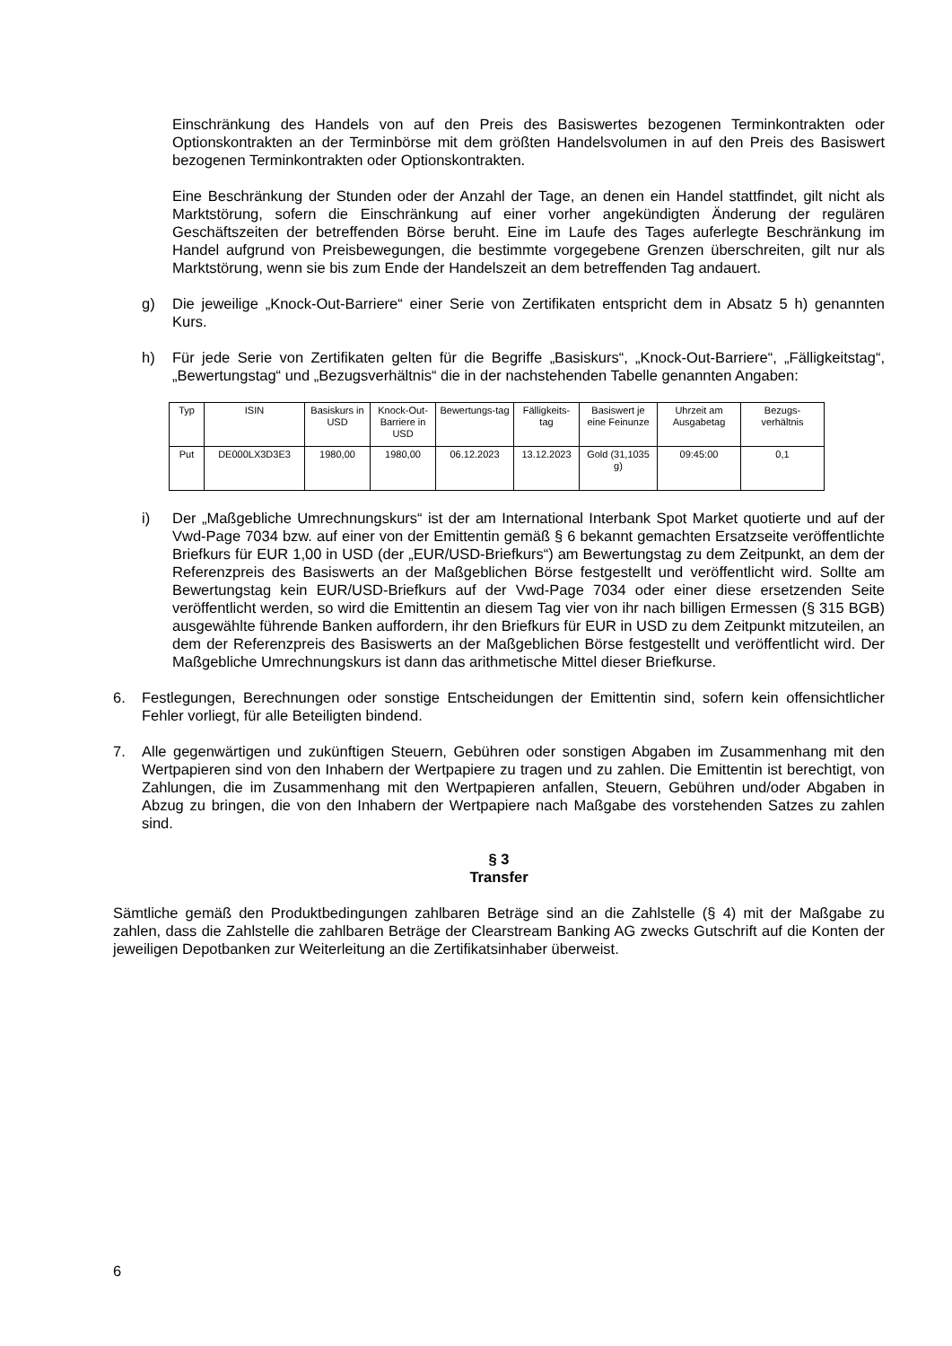Einschränkung des Handels von auf den Preis des Basiswertes bezogenen Terminkontrakten oder Optionskontrakten an der Terminbörse mit dem größten Handelsvolumen in auf den Preis des Basiswert bezogenen Terminkontrakten oder Optionskontrakten.
Eine Beschränkung der Stunden oder der Anzahl der Tage, an denen ein Handel stattfindet, gilt nicht als Marktstörung, sofern die Einschränkung auf einer vorher angekündigten Änderung der regulären Geschäftszeiten der betreffenden Börse beruht. Eine im Laufe des Tages auferlegte Beschränkung im Handel aufgrund von Preisbewegungen, die bestimmte vorgegebene Grenzen überschreiten, gilt nur als Marktstörung, wenn sie bis zum Ende der Handelszeit an dem betreffenden Tag andauert.
g) Die jeweilige „Knock-Out-Barriere“ einer Serie von Zertifikaten entspricht dem in Absatz 5 h) genannten Kurs.
h) Für jede Serie von Zertifikaten gelten für die Begriffe „Basiskurs“, „Knock-Out-Barriere“, „Fälligkeitstag“, „Bewertungstag“ und „Bezugsverhältnis“ die in der nachstehenden Tabelle genannten Angaben:
| Typ | ISIN | Basiskurs in USD | Knock-Out-Barriere in USD | Bewertungs-tag | Fälligkeits-tag | Basiswert je eine Feinunze | Uhrzeit am Ausgabetag | Bezugs-verhältnis |
| Put | DE000LX3D3E3 | 1980,00 | 1980,00 | 06.12.2023 | 13.12.2023 | Gold (31,1035 g) | 09:45:00 | 0,1 |
i) Der „Maßgebliche Umrechnungskurs“ ist der am International Interbank Spot Market quotierte und auf der Vwd-Page 7034 bzw. auf einer von der Emittentin gemäß § 6 bekannt gemachten Ersatzseite veröffentlichte Briefkurs für EUR 1,00 in USD (der „EUR/USD-Briefkurs“) am Bewertungstag zu dem Zeitpunkt, an dem der Referenzpreis des Basiswerts an der Maßgeblichen Börse festgestellt und veröffentlicht wird. Sollte am Bewertungstag kein EUR/USD-Briefkurs auf der Vwd-Page 7034 oder einer diese ersetzenden Seite veröffentlicht werden, so wird die Emittentin an diesem Tag vier von ihr nach billigen Ermessen (§ 315 BGB) ausgewählte führende Banken auffordern, ihr den Briefkurs für EUR in USD zu dem Zeitpunkt mitzuteilen, an dem der Referenzpreis des Basiswerts an der Maßgeblichen Börse festgestellt und veröffentlicht wird. Der Maßgebliche Umrechnungskurs ist dann das arithmetische Mittel dieser Briefkurse.
6. Festlegungen, Berechnungen oder sonstige Entscheidungen der Emittentin sind, sofern kein offensichtlicher Fehler vorliegt, für alle Beteiligten bindend.
7. Alle gegenwärtigen und zukünftigen Steuern, Gebühren oder sonstigen Abgaben im Zusammenhang mit den Wertpapieren sind von den Inhabern der Wertpapiere zu tragen und zu zahlen. Die Emittentin ist berechtigt, von Zahlungen, die im Zusammenhang mit den Wertpapieren anfallen, Steuern, Gebühren und/oder Abgaben in Abzug zu bringen, die von den Inhabern der Wertpapiere nach Maßgabe des vorstehenden Satzes zu zahlen sind.
§ 3
Transfer
Sämtliche gemäß den Produktbedingungen zahlbaren Beträge sind an die Zahlstelle (§ 4) mit der Maßgabe zu zahlen, dass die Zahlstelle die zahlbaren Beträge der Clearstream Banking AG zwecks Gutschrift auf die Konten der jeweiligen Depotbanken zur Weiterleitung an die Zertifikatsinhaber überweist.
6